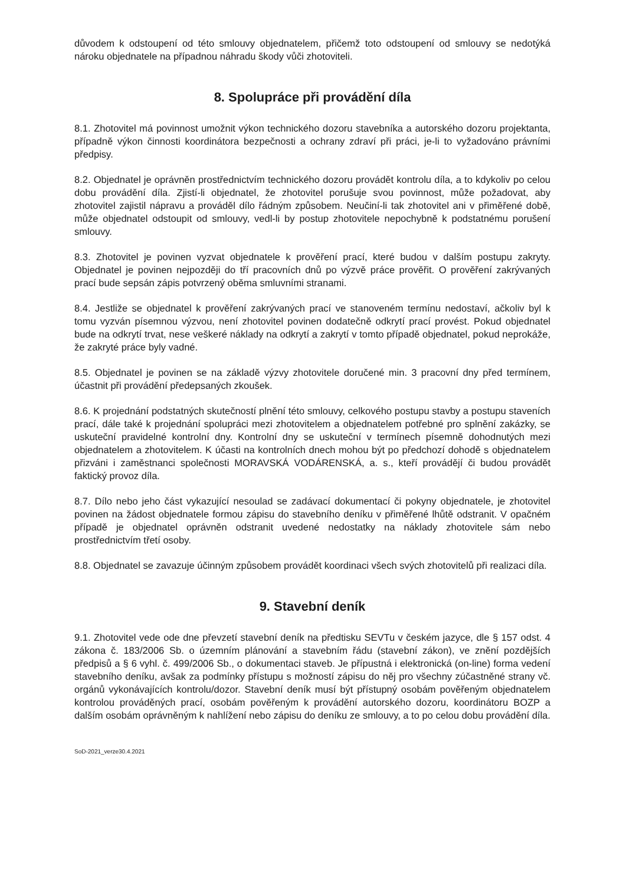důvodem k odstoupení od této smlouvy objednatelem, přičemž toto odstoupení od smlouvy se nedotýká nároku objednatele na případnou náhradu škody vůči zhotoviteli.
8. Spolupráce při provádění díla
8.1. Zhotovitel má povinnost umožnit výkon technického dozoru stavebníka a autorského dozoru projektanta, případně výkon činnosti koordinátora bezpečnosti a ochrany zdraví při práci, je-li to vyžadováno právními předpisy.
8.2. Objednatel je oprávněn prostřednictvím technického dozoru provádět kontrolu díla, a to kdykoliv po celou dobu provádění díla. Zjistí-li objednatel, že zhotovitel porušuje svou povinnost, může požadovat, aby zhotovitel zajistil nápravu a prováděl dílo řádným způsobem. Neučiní-li tak zhotovitel ani v přiměřené době, může objednatel odstoupit od smlouvy, vedl-li by postup zhotovitele nepochybně k podstatnému porušení smlouvy.
8.3. Zhotovitel je povinen vyzvat objednatele k prověření prací, které budou v dalším postupu zakryty. Objednatel je povinen nejpozději do tří pracovních dnů po výzvě práce prověřit. O prověření zakrývaných prací bude sepsán zápis potvrzený oběma smluvními stranami.
8.4. Jestliže se objednatel k prověření zakrývaných prací ve stanoveném termínu nedostaví, ačkoliv byl k tomu vyzván písemnou výzvou, není zhotovitel povinen dodatečně odkrytí prací provést. Pokud objednatel bude na odkrytí trvat, nese veškeré náklady na odkrytí a zakrytí v tomto případě objednatel, pokud neprokáže, že zakryté práce byly vadné.
8.5. Objednatel je povinen se na základě výzvy zhotovitele doručené min. 3 pracovní dny před termínem, účastnit při provádění předepsaných zkoušek.
8.6. K projednání podstatných skutečností plnění této smlouvy, celkového postupu stavby a postupu staveních prací, dále také k projednání spolupráci mezi zhotovitelem a objednatelem potřebné pro splnění zakázky, se uskuteční pravidelné kontrolní dny. Kontrolní dny se uskuteční v termínech písemně dohodnutých mezi objednatelem a zhotovitelem. K účasti na kontrolních dnech mohou být po předchozí dohodě s objednatelem přizváni i zaměstnanci společnosti MORAVSKÁ VODÁRENSKÁ, a. s., kteří provádějí či budou provádět faktický provoz díla.
8.7. Dílo nebo jeho část vykazující nesoulad se zadávací dokumentací či pokyny objednatele, je zhotovitel povinen na žádost objednatele formou zápisu do stavebního deníku v přiměřené lhůtě odstranit. V opačném případě je objednatel oprávněn odstranit uvedené nedostatky na náklady zhotovitele sám nebo prostřednictvím třetí osoby.
8.8. Objednatel se zavazuje účinným způsobem provádět koordinaci všech svých zhotovitelů při realizaci díla.
9. Stavební deník
9.1. Zhotovitel vede ode dne převzetí stavební deník na předtisku SEVTu v českém jazyce, dle § 157 odst. 4 zákona č. 183/2006 Sb. o územním plánování a stavebním řádu (stavební zákon), ve znění pozdějších předpisů a § 6 vyhl. č. 499/2006 Sb., o dokumentaci staveb. Je přípustná i elektronická (on-line) forma vedení stavebního deníku, avšak za podmínky přístupu s možností zápisu do něj pro všechny zúčastněné strany vč. orgánů vykonávajících kontrolu/dozor. Stavební deník musí být přístupný osobám pověřeným objednatelem kontrolou prováděných prací, osobám pověřeným k provádění autorského dozoru, koordinátoru BOZP a dalším osobám oprávněným k nahlížení nebo zápisu do deníku ze smlouvy, a to po celou dobu provádění díla.
SoD-2021_verze30.4.2021